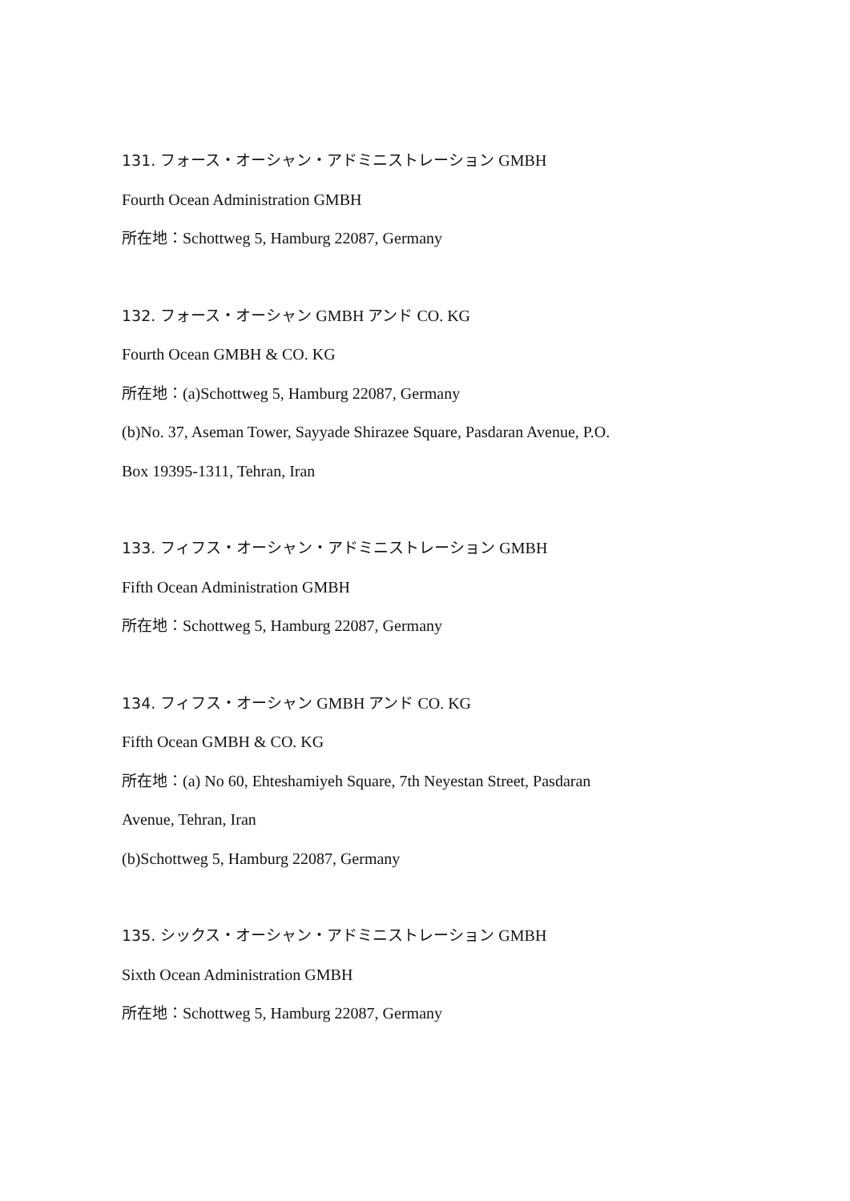131. フォース・オーシャン・アドミニストレーション GMBH
Fourth Ocean Administration GMBH
所在地：Schottweg 5, Hamburg 22087, Germany
132. フォース・オーシャン GMBH アンド CO. KG
Fourth Ocean GMBH & CO. KG
所在地：(a)Schottweg 5, Hamburg 22087, Germany
(b)No. 37, Aseman Tower, Sayyade Shirazee Square, Pasdaran Avenue, P.O.
Box 19395-1311, Tehran, Iran
133. フィフス・オーシャン・アドミニストレーション GMBH
Fifth Ocean Administration GMBH
所在地：Schottweg 5, Hamburg 22087, Germany
134. フィフス・オーシャン GMBH アンド CO. KG
Fifth Ocean GMBH & CO. KG
所在地：(a) No 60, Ehteshamiyeh Square, 7th Neyestan Street, Pasdaran
Avenue, Tehran, Iran
(b)Schottweg 5, Hamburg 22087, Germany
135. シックス・オーシャン・アドミニストレーション GMBH
Sixth Ocean Administration GMBH
所在地：Schottweg 5, Hamburg 22087, Germany